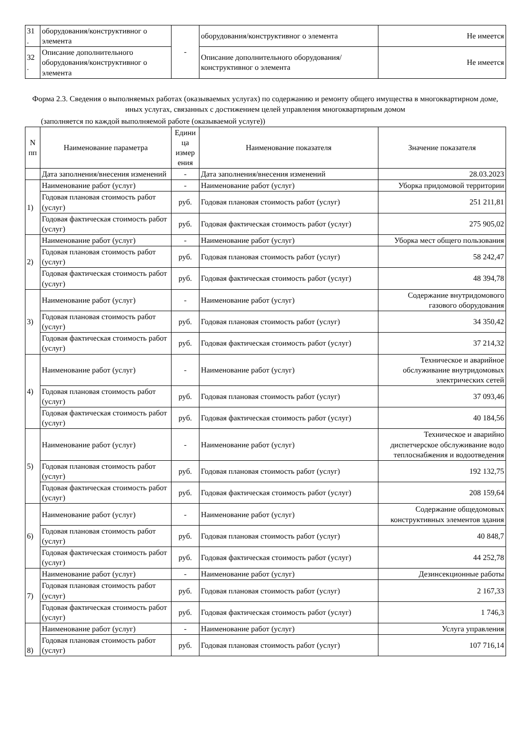| 31 . | оборудования/конструктивног о элемента | - | оборудования/конструктивног о элемента | Не имеется |
| 32 . | Описание дополнительного оборудования/конструктивног о элемента | | Описание дополнительного оборудования/конструктивног о элемента | Не имеется |
Форма 2.3. Сведения о выполняемых работах (оказываемых услугах) по содержанию и ремонту общего имущества в многоквартирном доме, иных услугах, связанных с достижением целей управления многоквартирным домом
(заполняется по каждой выполняемой работе (оказываемой услуге))
| N пп | Наименование параметра | Едини ца измер ения | Наименование показателя | Значение показателя |
| --- | --- | --- | --- | --- |
| | Дата заполнения/внесения изменений | - | Дата заполнения/внесения изменений | 28.03.2023 |
| 1) | Наименование работ (услуг) | - | Наименование работ (услуг) | Уборка придомовой территории |
| | Годовая плановая стоимость работ (услуг) | руб. | Годовая плановая стоимость работ (услуг) | 251 211,81 |
| | Годовая фактическая стоимость работ (услуг) | руб. | Годовая фактическая стоимость работ (услуг) | 275 905,02 |
| 2) | Наименование работ (услуг) | - | Наименование работ (услуг) | Уборка мест общего пользования |
| | Годовая плановая стоимость работ (услуг) | руб. | Годовая плановая стоимость работ (услуг) | 58 242,47 |
| | Годовая фактическая стоимость работ (услуг) | руб. | Годовая фактическая стоимость работ (услуг) | 48 394,78 |
| 3) | Наименование работ (услуг) | - | Наименование работ (услуг) | Содержание внутридомового газового оборудования |
| | Годовая плановая стоимость работ (услуг) | руб. | Годовая плановая стоимость работ (услуг) | 34 350,42 |
| | Годовая фактическая стоимость работ (услуг) | руб. | Годовая фактическая стоимость работ (услуг) | 37 214,32 |
| 4) | Наименование работ (услуг) | - | Наименование работ (услуг) | Техническое и аварийное обслуживание внутридомовых электрических сетей |
| | Годовая плановая стоимость работ (услуг) | руб. | Годовая плановая стоимость работ (услуг) | 37 093,46 |
| | Годовая фактическая стоимость работ (услуг) | руб. | Годовая фактическая стоимость работ (услуг) | 40 184,56 |
| 5) | Наименование работ (услуг) | - | Наименование работ (услуг) | Техническое и аварийно диспетчерское обслуживание водо теплоснабжения и водоотведения |
| | Годовая плановая стоимость работ (услуг) | руб. | Годовая плановая стоимость работ (услуг) | 192 132,75 |
| | Годовая фактическая стоимость работ (услуг) | руб. | Годовая фактическая стоимость работ (услуг) | 208 159,64 |
| 6) | Наименование работ (услуг) | - | Наименование работ (услуг) | Содержание общедомовых конструктивных элементов здания |
| | Годовая плановая стоимость работ (услуг) | руб. | Годовая плановая стоимость работ (услуг) | 40 848,7 |
| | Годовая фактическая стоимость работ (услуг) | руб. | Годовая фактическая стоимость работ (услуг) | 44 252,78 |
| 7) | Наименование работ (услуг) | - | Наименование работ (услуг) | Дезинсекционные работы |
| | Годовая плановая стоимость работ (услуг) | руб. | Годовая плановая стоимость работ (услуг) | 2 167,33 |
| | Годовая фактическая стоимость работ (услуг) | руб. | Годовая фактическая стоимость работ (услуг) | 1 746,3 |
| 8) | Наименование работ (услуг) | - | Наименование работ (услуг) | Услуга управления |
| | Годовая плановая стоимость работ (услуг) | руб. | Годовая плановая стоимость работ (услуг) | 107 716,14 |